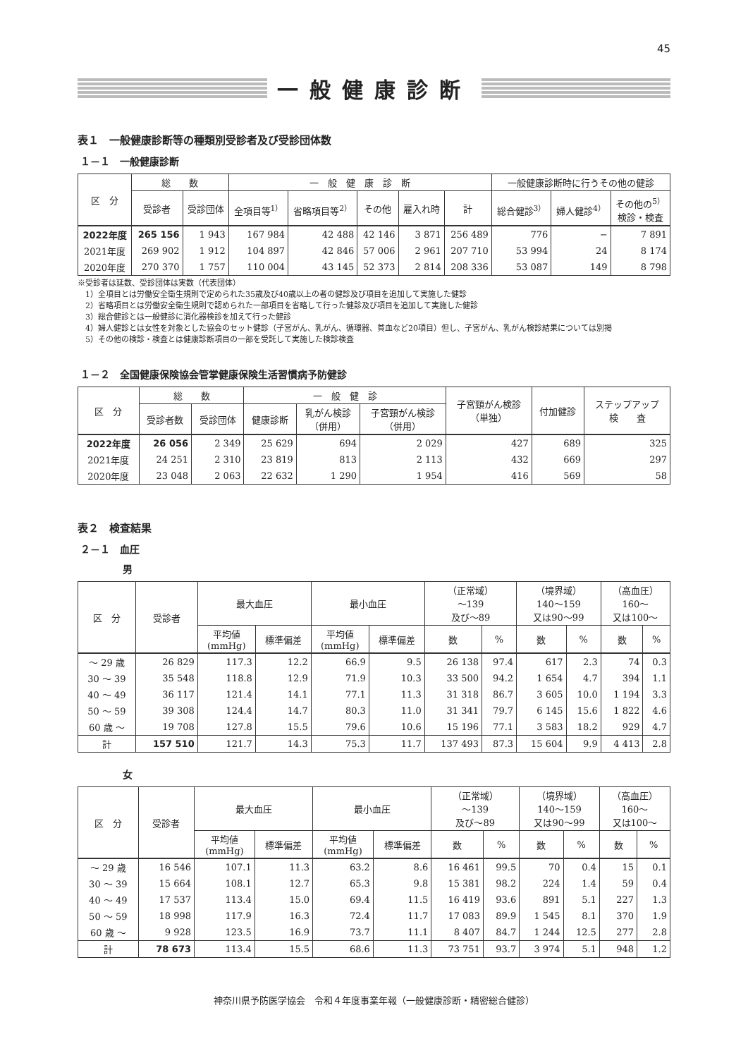45
一般健康診断
表１　一般健康診断等の種類別受診者及び受診団体数
１－１　一般健康診断
| 区 分 | 総 数 | | 一 般 健 康 診 断 | | | | | 一般健康診断時に行うその他の健診 | | |
| --- | --- | --- | --- | --- | --- | --- | --- | --- | --- | --- |
| | 受診者 | 受診団体 | 全項目等<sup>1）</sup> | 省略項目等<sup>2）</sup> | その他 | 雇入れ時 | 計 | 総合健診<sup>3）</sup> | 婦人健診<sup>4）</sup> | その他の<sup>5）</sup> 検診・検査 |
| 2022年度 | 265 156 | 1 943 | 167 984 | 42 488 | 42 146 | 3 871 | 256 489 | 776 | − | 7 891 |
| 2021年度 | 269 902 | 1 912 | 104 897 | 42 846 | 57 006 | 2 961 | 207 710 | 53 994 | 24 | 8 174 |
| 2020年度 | 270 370 | 1 757 | 110 004 | 43 145 | 52 373 | 2 814 | 208 336 | 53 087 | 149 | 8 798 |
※受診者は延数、受診団体は実数（代表団体）
　1）全項目とは労働安全衛生規則で定められた35歳及び40歳以上の者の健診及び項目を追加して実施した健診
　2）省略項目とは労働安全衛生規則で認められた一部項目を省略して行った健診及び項目を追加して実施した健診
　3）総合健診とは一般健診に消化器検診を加えて行った健診
　4）婦人健診とは女性を対象とした協会のセット健診（子宮がん、乳がん、循環器、貧血など20項目）但し、子宮がん、乳がん検診結果については別掲
　5）その他の検診・検査とは健康診断項目の一部を受託して実施した検診検査
１－２　全国健康保険協会管掌健康保険生活習慣病予防健診
| 区 分 | 総 数 | | 一 般 健 診 | | | 子宮頸がん検診 （単独） | 付加健診 | ステップアップ 検 査 |
| --- | --- | --- | --- | --- | --- | --- | --- | --- |
| | 受診者数 | 受診団体 | 健康診断 | 乳がん検診 （併用） | 子宮頸がん検診 （併用） | | | |
| 2022年度 | 26 056 | 2 349 | 25 629 | 694 | 2 029 | 427 | 689 | 325 |
| 2021年度 | 24 251 | 2 310 | 23 819 | 813 | 2 113 | 432 | 669 | 297 |
| 2020年度 | 23 048 | 2 063 | 22 632 | 1 290 | 1 954 | 416 | 569 | 58 |
表２　検査結果
２－１　血圧
男
| 区 分 | 受診者 | 最大血圧 | | 最小血圧 | | （正常域） 〜139 及び〜89 | | （境界域） 140〜159 又は90〜99 | | （高血圧） 160〜 又は100〜 | |
| --- | --- | --- | --- | --- | --- | --- | --- | --- | --- | --- | --- |
| | | 平均値 (mmHg) | 標準偏差 | 平均値 (mmHg) | 標準偏差 | | | | | | |
| | | | | | | 数 | % | 数 | % | 数 | % |
| 〜 29 歳 | 26 829 | 117.3 | 12.2 | 66.9 | 9.5 | 26 138 | 97.4 | 617 | 2.3 | 74 | 0.3 |
| 30 〜 39 | 35 548 | 118.8 | 12.9 | 71.9 | 10.3 | 33 500 | 94.2 | 1 654 | 4.7 | 394 | 1.1 |
| 40 〜 49 | 36 117 | 121.4 | 14.1 | 77.1 | 11.3 | 31 318 | 86.7 | 3 605 | 10.0 | 1 194 | 3.3 |
| 50 〜 59 | 39 308 | 124.4 | 14.7 | 80.3 | 11.0 | 31 341 | 79.7 | 6 145 | 15.6 | 1 822 | 4.6 |
| 60 歳 〜 | 19 708 | 127.8 | 15.5 | 79.6 | 10.6 | 15 196 | 77.1 | 3 583 | 18.2 | 929 | 4.7 |
| 計 | 157 510 | 121.7 | 14.3 | 75.3 | 11.7 | 137 493 | 87.3 | 15 604 | 9.9 | 4 413 | 2.8 |
女
| 区 分 | 受診者 | 最大血圧 | | 最小血圧 | | （正常域） 〜139 及び〜89 | | （境界域） 140〜159 又は90〜99 | | （高血圧） 160〜 又は100〜 | |
| --- | --- | --- | --- | --- | --- | --- | --- | --- | --- | --- | --- |
| | | 平均値 (mmHg) | 標準偏差 | 平均値 (mmHg) | 標準偏差 | | | | | | |
| | | | | | | 数 | % | 数 | % | 数 | % |
| 〜 29 歳 | 16 546 | 107.1 | 11.3 | 63.2 | 8.6 | 16 461 | 99.5 | 70 | 0.4 | 15 | 0.1 |
| 30 〜 39 | 15 664 | 108.1 | 12.7 | 65.3 | 9.8 | 15 381 | 98.2 | 224 | 1.4 | 59 | 0.4 |
| 40 〜 49 | 17 537 | 113.4 | 15.0 | 69.4 | 11.5 | 16 419 | 93.6 | 891 | 5.1 | 227 | 1.3 |
| 50 〜 59 | 18 998 | 117.9 | 16.3 | 72.4 | 11.7 | 17 083 | 89.9 | 1 545 | 8.1 | 370 | 1.9 |
| 60 歳 〜 | 9 928 | 123.5 | 16.9 | 73.7 | 11.1 | 8 407 | 84.7 | 1 244 | 12.5 | 277 | 2.8 |
| 計 | 78 673 | 113.4 | 15.5 | 68.6 | 11.3 | 73 751 | 93.7 | 3 974 | 5.1 | 948 | 1.2 |
神奈川県予防医学協会　令和４年度事業年報（一般健康診断・精密総合健診）